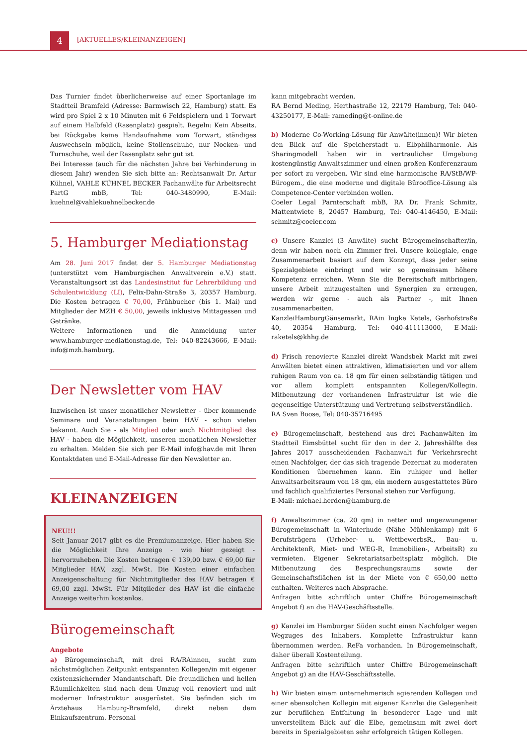4 [AKTUELLES/KLEINANZEIGEN]
Das Turnier findet überlicherweise auf einer Sportanlage im Stadtteil Bramfeld (Adresse: Barmwisch 22, Hamburg) statt. Es wird pro Spiel 2 x 10 Minuten mit 6 Feldspielern und 1 Torwart auf einem Halbfeld (Rasenplatz) gespielt. Regeln: Kein Abseits, bei Rückgabe keine Handaufnahme vom Torwart, ständiges Auswechseln möglich, keine Stollenschuhe, nur Nocken- und Turnschuhe, weil der Rasenplatz sehr gut ist.
Bei Interesse (auch für die nächsten Jahre bei Verhinderung in diesem Jahr) wenden Sie sich bitte an: Rechtsanwalt Dr. Artur Kühnel, VAHLE KÜHNEL BECKER Fachanwälte für Arbeitsrecht PartG mbB, Tel: 040-3480990, E-Mail: kuehnel@vahlekuehnelbecker.de
5. Hamburger Mediationstag
Am 28. Juni 2017 findet der 5. Hamburger Mediationstag (unterstützt vom Hamburgischen Anwaltverein e.V.) statt. Veranstaltungsort ist das Landesinstitut für Lehrerbildung und Schulentwicklung (LI), Felix-Dahn-Straße 3, 20357 Hamburg. Die Kosten betragen € 70,00, Frühbucher (bis 1. Mai) und Mitglieder der MZH € 50,00, jeweils inklusive Mittagessen und Getränke.
Weitere Informationen und die Anmeldung unter www.hamburger-mediationstag.de, Tel: 040-82243666, E-Mail: info@mzh.hamburg.
Der Newsletter vom HAV
Inzwischen ist unser monatlicher Newsletter - über kommende Seminare und Veranstaltungen beim HAV - schon vielen bekannt. Auch Sie - als Mitglied oder auch Nichtmitglied des HAV - haben die Möglichkeit, unseren monatlichen Newsletter zu erhalten. Melden Sie sich per E-Mail info@hav.de mit Ihren Kontaktdaten und E-Mail-Adresse für den Newsletter an.
KLEINANZEIGEN
NEU!!!
Seit Januar 2017 gibt es die Premiumanzeige. Hier haben Sie die Möglichkeit Ihre Anzeige - wie hier gezeigt - hervorzuheben. Die Kosten betragen € 139,00 bzw. € 69,00 für Mitglieder HAV, zzgl. MwSt. Die Kosten einer einfachen Anzeigenschaltung für Nichtmitglieder des HAV betragen € 69,00 zzgl. MwSt. Für Mitglieder des HAV ist die einfache Anzeige weiterhin kostenlos.
Bürogemeinschaft
Angebote
a) Bürogemeinschaft, mit drei RA/RAinnen, sucht zum nächstmöglichen Zeitpunkt entspannten Kollegen/in mit eigener existenzsichernder Mandantschaft. Die freundlichen und hellen Räumlichkeiten sind nach dem Umzug voll renoviert und mit moderner Infrastruktur ausgerüstet. Sie befinden sich im Ärztehaus Hamburg-Bramfeld, direkt neben dem Einkaufszentrum. Personal
kann mitgebracht werden.
RA Bernd Meding, Herthastraße 12, 22179 Hamburg, Tel: 040-43250177, E-Mail: rameding@t-online.de
b) Moderne Co-Working-Lösung für Anwälte(innen)! Wir bieten den Blick auf die Speicherstadt u. Elbphilharmonie. Als Sharingmodell haben wir in vertraulicher Umgebung kostengünstig Anwaltszimmer und einen großen Konferenzraum per sofort zu vergeben. Wir sind eine harmonische RA/StB/WP-Bürogem., die eine moderne und digitale Bürooffice-Lösung als Competence-Center verbinden wollen.
Coeler Legal Parnterschaft mbB, RA Dr. Frank Schmitz, Mattentwiete 8, 20457 Hamburg, Tel: 040-4146450, E-Mail: schmitz@coeler.com
c) Unsere Kanzlei (3 Anwälte) sucht Bürogemeinschafter/in, denn wir haben noch ein Zimmer frei. Unsere kollegiale, enge Zusammenarbeit basiert auf dem Konzept, dass jeder seine Spezialgebiete einbringt und wir so gemeinsam höhere Kompetenz erreichen. Wenn Sie die Bereitschaft mitbringen, unsere Arbeit mitzugestalten und Synergien zu erzeugen, werden wir gerne - auch als Partner -, mit Ihnen zusammenarbeiten.
KanzleiHamburgGänsemarkt, RAin Ingke Ketels, Gerhofstraße 40, 20354 Hamburg, Tel: 040-411113000, E-Mail: raketels@khhg.de
d) Frisch renovierte Kanzlei direkt Wandsbek Markt mit zwei Anwälten bietet einen attraktiven, klimatisierten und vor allem ruhigen Raum von ca. 18 qm für einen selbständig tätigen und vor allem komplett entspannten Kollegen/Kollegin. Mitbenutzung der vorhandenen Infrastruktur ist wie die gegenseitige Unterstützung und Vertretung selbstverständlich.
RA Sven Boose, Tel: 040-35716495
e) Bürogemeinschaft, bestehend aus drei Fachanwälten im Stadtteil Eimsbüttel sucht für den in der 2. Jahreshälfte des Jahres 2017 ausscheidenden Fachanwalt für Verkehrsrecht einen Nachfolger, der das sich tragende Dezernat zu moderaten Konditionen übernehmen kann. Ein ruhiger und heller Anwaltsarbeitsraum von 18 qm, ein modern ausgestattetes Büro und fachlich qualifiziertes Personal stehen zur Verfügung.
E-Mail: michael.herden@hamburg.de
f) Anwaltszimmer (ca. 20 qm) in netter und ungezwungener Bürogemeinschaft in Winterhude (Nähe Mühlenkamp) mit 6 Berufsträgern (Urheber- u. WettbewerbsR., Bau- u. ArchitektenR, Miet- und WEG-R, Immobilien-, ArbeitsR) zu vermieten. Eigener Sekretariatsarbeitsplatz möglich. Die Mitbenutzung des Besprechungsraums sowie der Gemeinschaftsflächen ist in der Miete von € 650,00 netto enthalten. Weiteres nach Absprache.
Anfragen bitte schriftlich unter Chiffre Bürogemeinschaft Angebot f) an die HAV-Geschäftsstelle.
g) Kanzlei im Hamburger Süden sucht einen Nachfolger wegen Wegzuges des Inhabers. Komplette Infrastruktur kann übernommen werden. ReFa vorhanden. In Bürogemeinschaft, daher überall Kostenteilung.
Anfragen bitte schriftlich unter Chiffre Bürogemeinschaft Angebot g) an die HAV-Geschäftsstelle.
h) Wir bieten einem unternehmerisch agierenden Kollegen und einer ebensolchen Kollegin mit eigener Kanzlei die Gelegenheit zur beruflichen Entfaltung in besonderer Lage und mit unverstelltem Blick auf die Elbe, gemeinsam mit zwei dort bereits in Spezialgebieten sehr erfolgreich tätigen Kollegen.